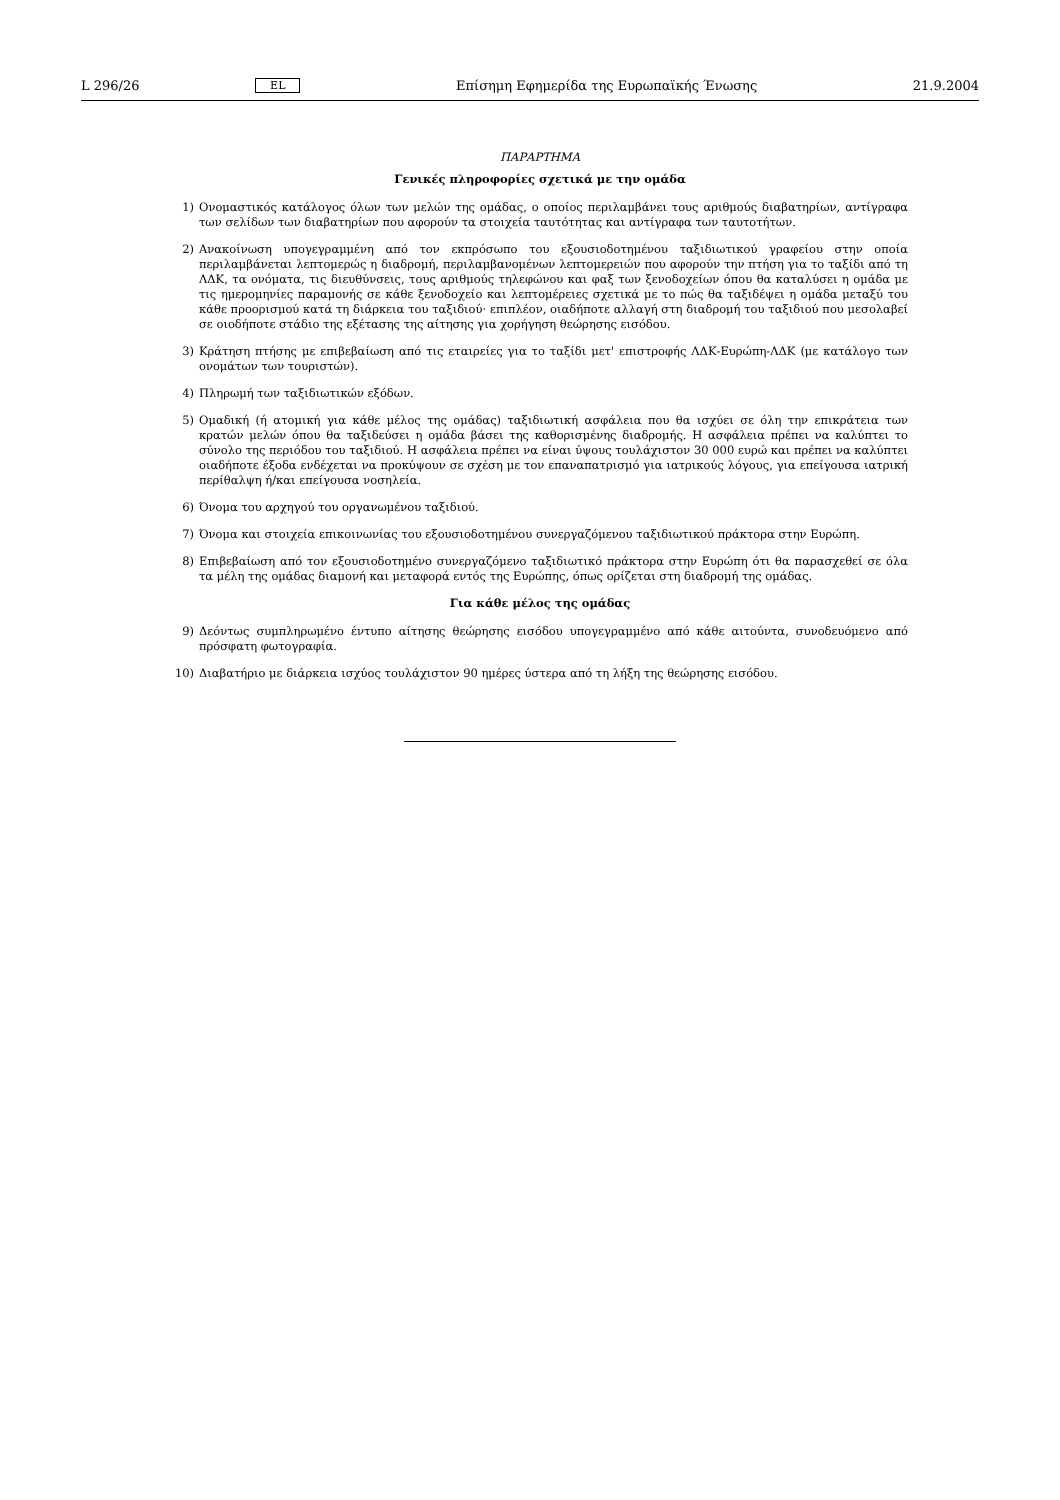L 296/26 EL Επίσημη Εφημερίδα της Ευρωπαϊκής Ένωσης 21.9.2004
ΠΑΡΑΡΤΗΜΑ
Γενικές πληροφορίες σχετικά με την ομάδα
1) Ονομαστικός κατάλογος όλων των μελών της ομάδας, ο οποίος περιλαμβάνει τους αριθμούς διαβατηρίων, αντίγραφα των σελίδων των διαβατηρίων που αφορούν τα στοιχεία ταυτότητας και αντίγραφα των ταυτοτήτων.
2) Ανακοίνωση υπογεγραμμένη από τον εκπρόσωπο του εξουσιοδοτημένου ταξιδιωτικού γραφείου στην οποία περιλαμβάνεται λεπτομερώς η διαδρομή, περιλαμβανομένων λεπτομερειών που αφορούν την πτήση για το ταξίδι από τη ΛΔΚ, τα ονόματα, τις διευθύνσεις, τους αριθμούς τηλεφώνου και φαξ των ξενοδοχείων όπου θα καταλύσει η ομάδα με τις ημερομηνίες παραμονής σε κάθε ξενοδοχείο και λεπτομέρειες σχετικά με το πώς θα ταξιδέψει η ομάδα μεταξύ του κάθε προορισμού κατά τη διάρκεια του ταξιδιού· επιπλέον, οιαδήποτε αλλαγή στη διαδρομή του ταξιδιού που μεσολαβεί σε οιοδήποτε στάδιο της εξέτασης της αίτησης για χορήγηση θεώρησης εισόδου.
3) Κράτηση πτήσης με επιβεβαίωση από τις εταιρείες για το ταξίδι μετ' επιστροφής ΛΔΚ-Ευρώπη-ΛΔΚ (με κατάλογο των ονομάτων των τουριστών).
4) Πληρωμή των ταξιδιωτικών εξόδων.
5) Ομαδική (ή ατομική για κάθε μέλος της ομάδας) ταξιδιωτική ασφάλεια που θα ισχύει σε όλη την επικράτεια των κρατών μελών όπου θα ταξιδεύσει η ομάδα βάσει της καθορισμένης διαδρομής. Η ασφάλεια πρέπει να καλύπτει το σύνολο της περιόδου του ταξιδιού. Η ασφάλεια πρέπει να είναι ύψους τουλάχιστον 30 000 ευρώ και πρέπει να καλύπτει οιαδήποτε έξοδα ενδέχεται να προκύψουν σε σχέση με τον επαναπατρισμό για ιατρικούς λόγους, για επείγουσα ιατρική περίθαλψη ή/και επείγουσα νοσηλεία.
6) Όνομα του αρχηγού του οργανωμένου ταξιδιού.
7) Όνομα και στοιχεία επικοινωνίας του εξουσιοδοτημένου συνεργαζόμενου ταξιδιωτικού πράκτορα στην Ευρώπη.
8) Επιβεβαίωση από τον εξουσιοδοτημένο συνεργαζόμενο ταξιδιωτικό πράκτορα στην Ευρώπη ότι θα παρασχεθεί σε όλα τα μέλη της ομάδας διαμονή και μεταφορά εντός της Ευρώπης, όπως ορίζεται στη διαδρομή της ομάδας.
Για κάθε μέλος της ομάδας
9) Δεόντως συμπληρωμένο έντυπο αίτησης θεώρησης εισόδου υπογεγραμμένο από κάθε αιτούντα, συνοδευόμενο από πρόσφατη φωτογραφία.
10) Διαβατήριο με διάρκεια ισχύος τουλάχιστον 90 ημέρες ύστερα από τη λήξη της θεώρησης εισόδου.